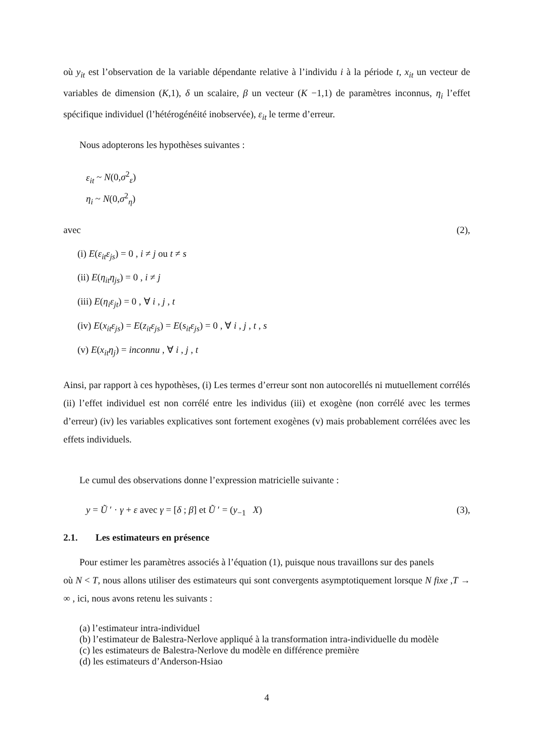où y<sub>it</sub> est l’observation de la variable dépendante relative à l’individu i à la période t, x<sub>it</sub> un vecteur de variables de dimension (K,1), δ un scalaire, β un vecteur (K −1,1) de paramètres inconnus, η<sub>i</sub> l’effet spécifique individuel (l’hétérogénéité inobservée), ε<sub>it</sub> le terme d’erreur.
Nous adopterons les hypothèses suivantes :
ε<sub>it</sub> ~ N(0,σ<sup>2</sup><sub>ε</sub>)
η<sub>i</sub> ~ N(0,σ<sup>2</sup><sub>η</sub>)
avec (2),
(i) E(ε<sub>it</sub>ε<sub>js</sub>) = 0 , i ≠ j ou t ≠ s
(ii) E(η<sub>it</sub>η<sub>js</sub>) = 0 , i ≠ j
(iii) E(η<sub>i</sub>ε<sub>jt</sub>) = 0 , ∀ i , j , t
(iv) E(x<sub>it</sub>ε<sub>js</sub>) = E(z<sub>it</sub>ε<sub>js</sub>) = E(s<sub>it</sub>ε<sub>js</sub>) = 0 , ∀ i , j , t , s
(v) E(x<sub>it</sub>η<sub>j</sub>) = inconnu , ∀ i , j , t
Ainsi, par rapport à ces hypothèses, (i) Les termes d’erreur sont non autocorellés ni mutuellement corrélés (ii) l’effet individuel est non corrélé entre les individus (iii) et exogène (non corrélé avec les termes d’erreur) (iv) les variables explicatives sont fortement exogènes (v) mais probablement corrélées avec les effets individuels.
Le cumul des observations donne l’expression matricielle suivante :
y = Ũ ′ · γ + ε avec γ = [δ ; β] et Ũ ′ = (y<sub>−1</sub> X) (3),
2.1. Les estimateurs en présence
Pour estimer les paramètres associés à l’équation (1), puisque nous travaillons sur des panels
où N < T, nous allons utiliser des estimateurs qui sont convergents asymptotiquement lorsque N fixe ,T → ∞ , ici, nous avons retenu les suivants :
(a) l’estimateur intra-individuel
(b) l’estimateur de Balestra-Nerlove appliqué à la transformation intra-individuelle du modèle
(c) les estimateurs de Balestra-Nerlove du modèle en différence première
(d) les estimateurs d’Anderson-Hsiao
4